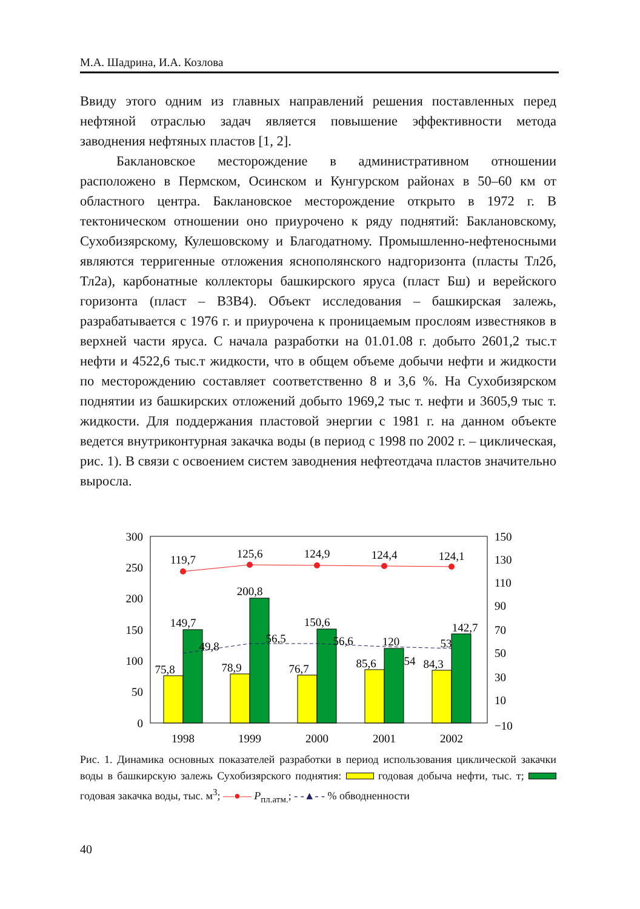М.А. Шадрина, И.А. Козлова
Ввиду этого одним из главных направлений решения поставленных перед нефтяной отраслью задач является повышение эффективности метода заводнения нефтяных пластов [1, 2].
Баклановское месторождение в административном отношении расположено в Пермском, Осинском и Кунгурском районах в 50–60 км от областного центра. Баклановское месторождение открыто в 1972 г. В тектоническом отношении оно приурочено к ряду поднятий: Баклановскому, Сухобизярскому, Кулешовскому и Благодатному. Промышленно-нефтеносными являются терригенные отложения яснополянского надгоризонта (пласты Тл2б, Тл2а), карбонатные коллекторы башкирского яруса (пласт Бш) и верейского горизонта (пласт – В3В4). Объект исследования – башкирская залежь, разрабатывается с 1976 г. и приурочена к проницаемым прослоям известняков в верхней части яруса. С начала разработки на 01.01.08 г. добыто 2601,2 тыс.т нефти и 4522,6 тыс.т жидкости, что в общем объеме добычи нефти и жидкости по месторождению составляет соответственно 8 и 3,6 %. На Сухобизярском поднятии из башкирских отложений добыто 1969,2 тыс т. нефти и 3605,9 тыс т. жидкости. Для поддержания пластовой энергии с 1981 г. на данном объекте ведется внутриконтурная закачка воды (в период с 1998 по 2002 г. – циклическая, рис. 1). В связи с освоением систем заводнения нефтеотдача пластов значительно выросла.
300
250
200
150
100
50
0
150
130
110
90
70
50
30
10
−10
119,7
125,6
124,9
124,4
124,1
200,8
149,7
150,6
120
142,7
49,8
56,5
56,6
54
53
75,8
78,9
76,7
85,6
84,3
1998
1999
2000
2001
2002
Рис. 1. Динамика основных показателей разработки в период использования циклической закачки воды в башкирскую залежь Сухобизярского поднятия: годовая добыча нефти, тыс. т; годовая закачка воды, тыс. м<sup>3</sup>; —●— P<sub>пл.атм.</sub>; - -▲- - % обводненности
40